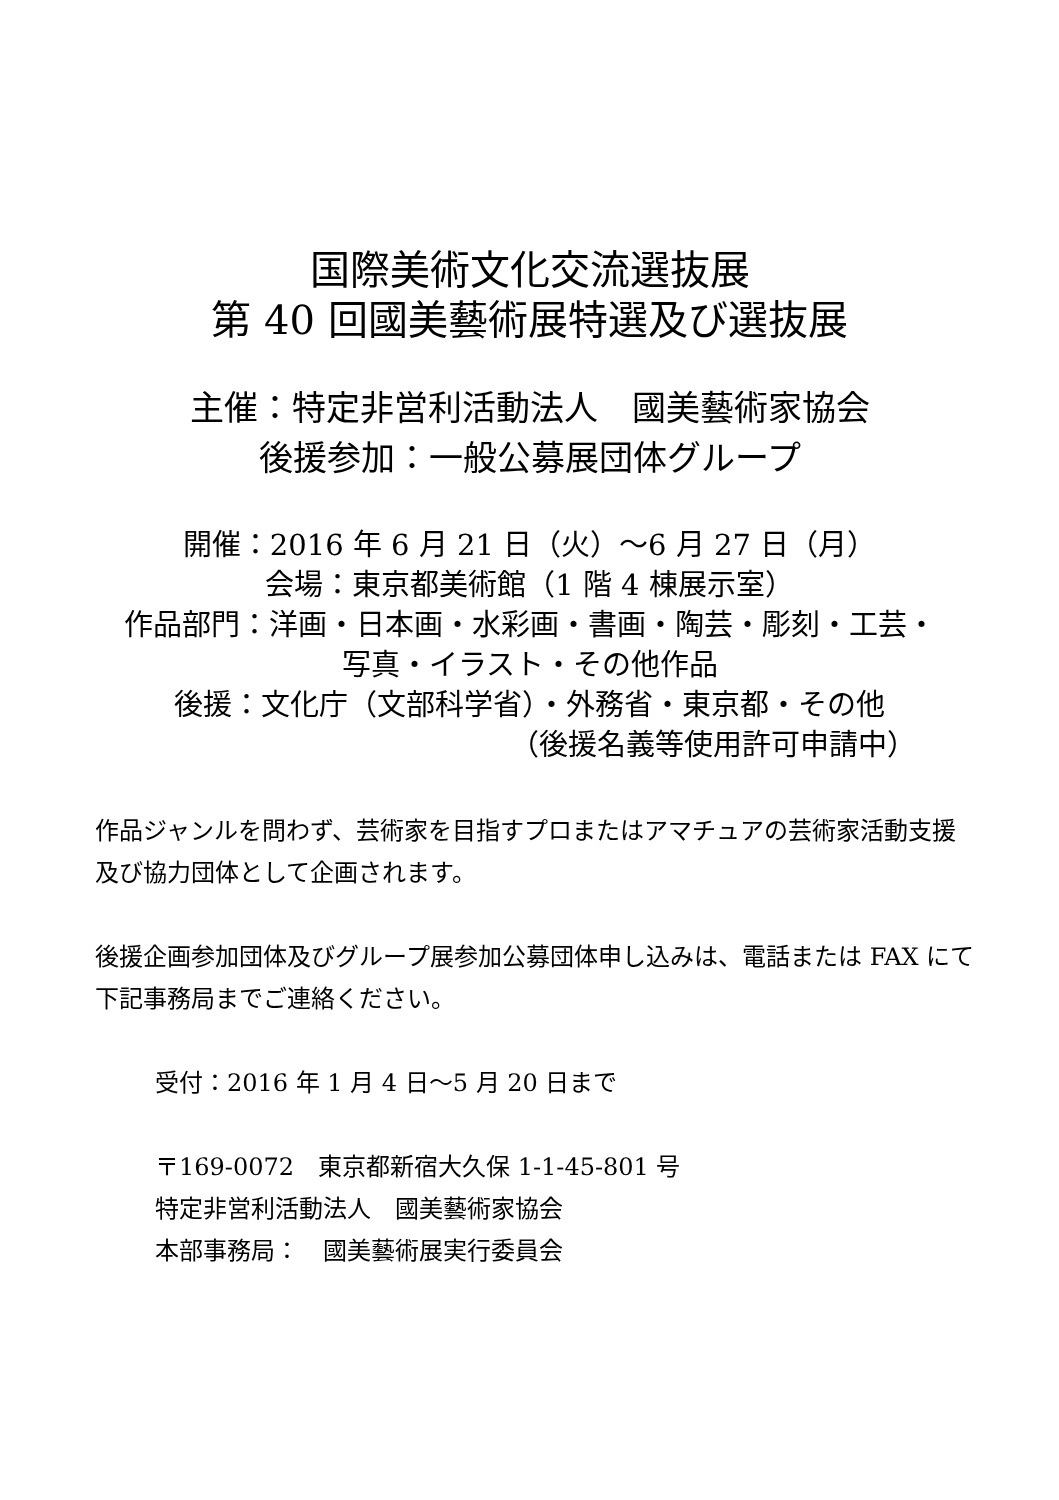国際美術文化交流選抜展
第 40 回國美藝術展特選及び選抜展
主催：特定非営利活動法人　國美藝術家協会
後援参加：一般公募展団体グループ
開催：2016 年 6 月 21 日（火）～6 月 27 日（月）
会場：東京都美術館（1 階 4 棟展示室）
作品部門：洋画・日本画・水彩画・書画・陶芸・彫刻・工芸・
写真・イラスト・その他作品
後援：文化庁（文部科学省）・外務省・東京都・その他
（後援名義等使用許可申請中）
作品ジャンルを問わず、芸術家を目指すプロまたはアマチュアの芸術家活動支援及び協力団体として企画されます。
後援企画参加団体及びグループ展参加公募団体申し込みは、電話または FAX にて下記事務局までご連絡ください。
受付：2016 年 1 月 4 日～5 月 20 日まで
〒169-0072　東京都新宿大久保 1-1-45-801 号
特定非営利活動法人　國美藝術家協会
本部事務局：　國美藝術展実行委員会